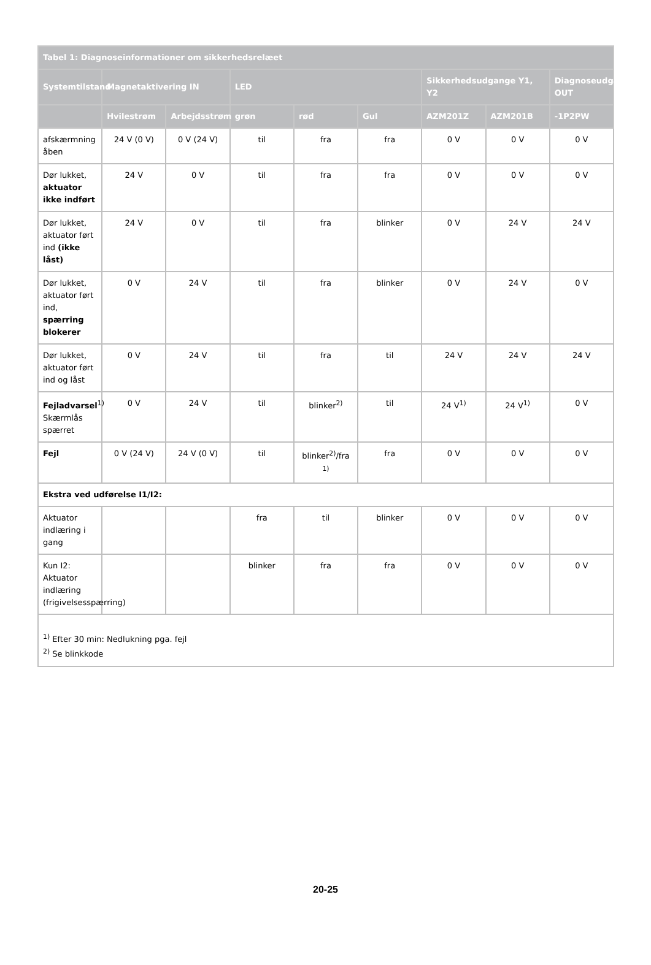| Tabel 1: Diagnoseinformationer om sikkerhedsrelæet | | | | | | | | |
| --- | --- | --- | --- | --- | --- | --- | --- | --- |
| Systemtilstand | Magnetaktivering IN | | LED | | | Sikkerhedsudgange Y1, Y2 | | Diagnoseudgang OUT |
| | Hvilestrøm | Arbejdsstrøm | grøn | rød | Gul | AZM201Z | AZM201B | -1P2PW |
| afskærmning åben | 24 V (0 V) | 0 V (24 V) | til | fra | fra | 0 V | 0 V | 0 V |
| Dør lukket, aktuator ikke indført | 24 V | 0 V | til | fra | fra | 0 V | 0 V | 0 V |
| Dør lukket, aktuator ført ind (ikke låst) | 24 V | 0 V | til | fra | blinker | 0 V | 24 V | 24 V |
| Dør lukket, aktuator ført ind, spærring blokerer | 0 V | 24 V | til | fra | blinker | 0 V | 24 V | 0 V |
| Dør lukket, aktuator ført ind og låst | 0 V | 24 V | til | fra | til | 24 V | 24 V | 24 V |
| Fejladvarsel<sup>1)</sup> Skærmlås spærret | 0 V | 24 V | til | blinker<sup>2)</sup> | til | 24 V<sup>1)</sup> | 24 V<sup>1)</sup> | 0 V |
| Fejl | 0 V (24 V) | 24 V (0 V) | til | blinker<sup>2)</sup>/fra <sup>1)</sup> | fra | 0 V | 0 V | 0 V |
| Ekstra ved udførelse I1/I2: | | | | | | | | |
| Aktuator indlæring i gang | | | fra | til | blinker | 0 V | 0 V | 0 V |
| Kun I2: Aktuator indlæring (frigivelsesspærring) | | | blinker | fra | fra | 0 V | 0 V | 0 V |
| <sup>1)</sup> Efter 30 min: Nedlukning pga. fejl <sup>2)</sup> Se blinkkode | | | | | | | | |
20-25